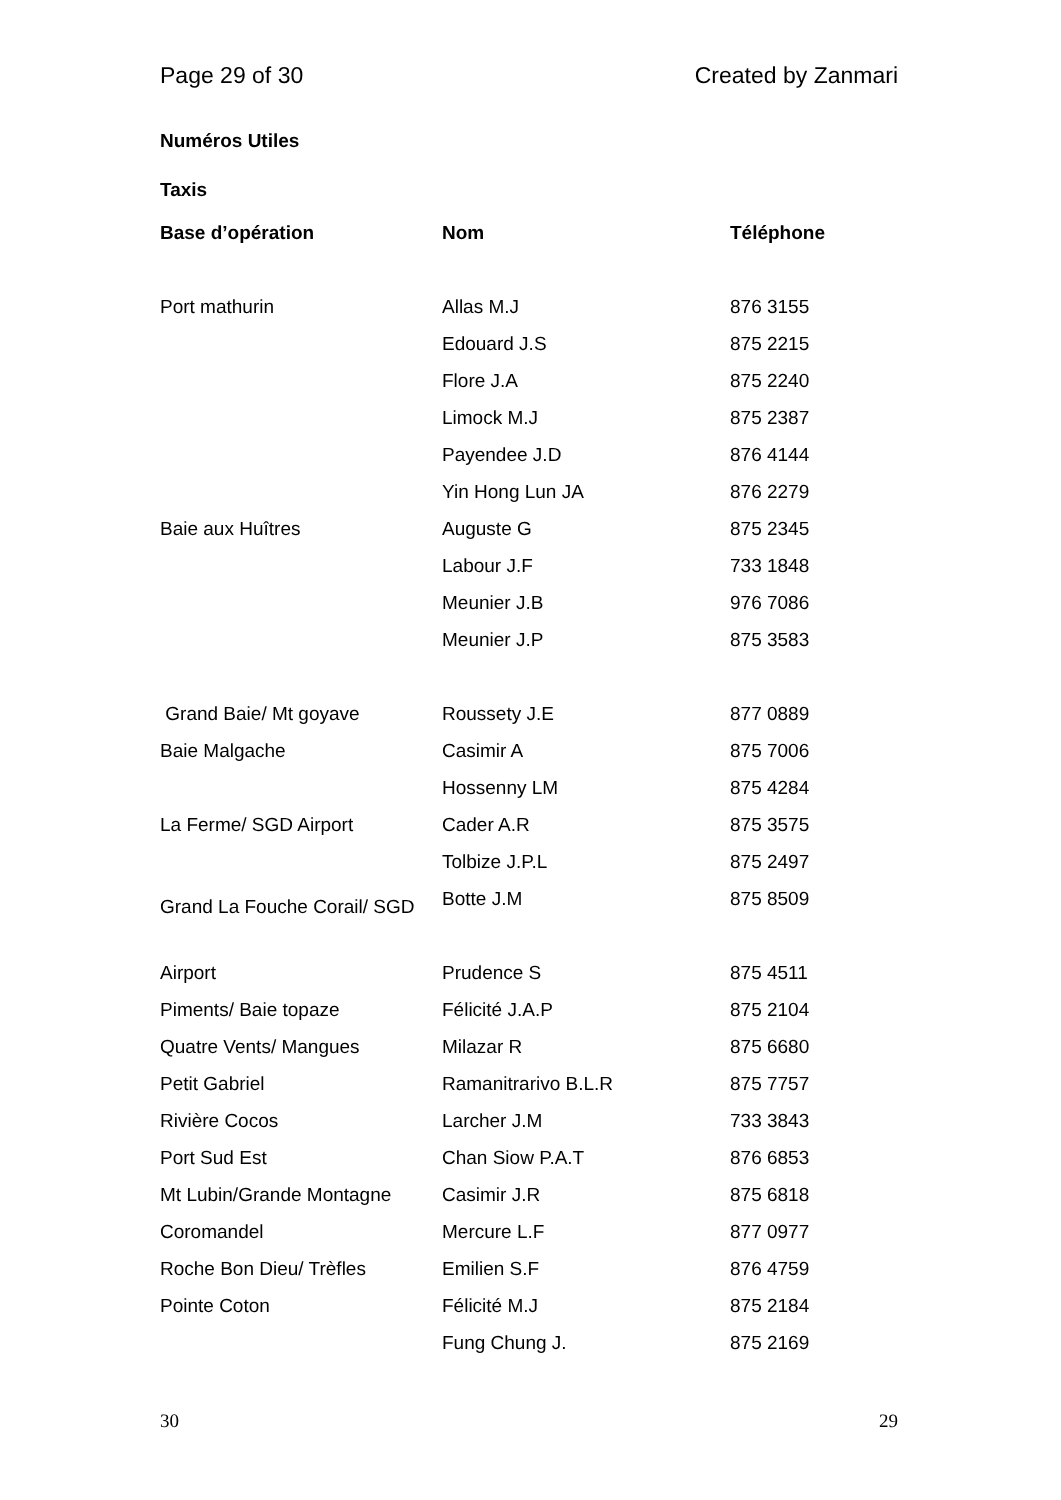Page 29 of 30 Created by Zanmari
Numéros Utiles
Taxis
| Base d’opération | Nom | Téléphone |
| --- | --- | --- |
| Port mathurin | Allas M.J | 876 3155 |
| | Edouard J.S | 875 2215 |
| | Flore J.A | 875 2240 |
| | Limock M.J | 875 2387 |
| | Payendee J.D | 876 4144 |
| | Yin Hong Lun JA | 876 2279 |
| Baie aux Huîtres | Auguste G | 875 2345 |
| | Labour J.F | 733 1848 |
| | Meunier J.B | 976 7086 |
| | Meunier J.P | 875 3583 |
| Grand Baie/ Mt goyave | Roussety J.E | 877 0889 |
| Baie Malgache | Casimir A | 875 7006 |
| | Hossenny LM | 875 4284 |
| La Ferme/ SGD Airport | Cader A.R | 875 3575 |
| | Tolbize J.P.L | 875 2497 |
| Grand La Fouche Corail/ SGD | Botte J.M | 875 8509 |
| Airport | Prudence S | 875 4511 |
| Piments/ Baie topaze | Félicité J.A.P | 875 2104 |
| Quatre Vents/ Mangues | Milazar R | 875 6680 |
| Petit Gabriel | Ramanitrarivo B.L.R | 875 7757 |
| Rivière Cocos | Larcher J.M | 733 3843 |
| Port Sud Est | Chan Siow P.A.T | 876 6853 |
| Mt Lubin/Grande Montagne | Casimir J.R | 875 6818 |
| Coromandel | Mercure L.F | 877 0977 |
| Roche Bon Dieu/ Trèfles | Emilien S.F | 876 4759 |
| Pointe Coton | Félicité M.J | 875 2184 |
| | Fung Chung J. | 875 2169 |
30 29